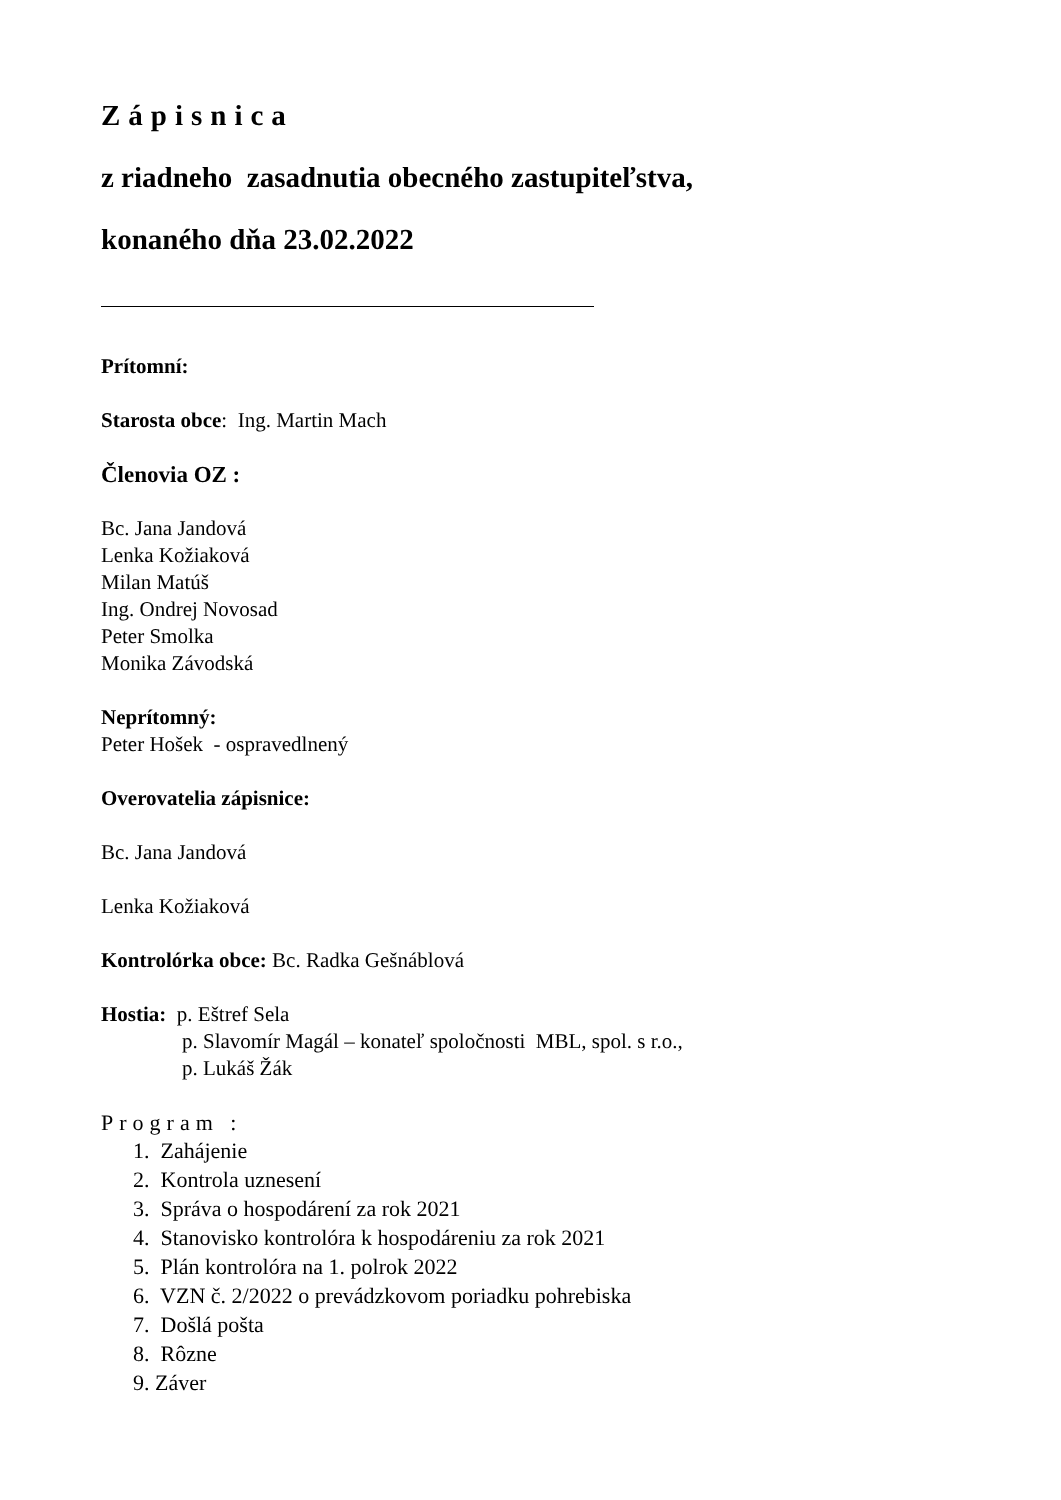Zápisnica
z riadneho zasadnutia obecného zastupiteľstva,
konaného dňa 23.02.2022
Prítomní:
Starosta obce: Ing. Martin Mach
Členovia OZ :
Bc. Jana Jandová
Lenka Kožiaková
Milan Matúš
Ing. Ondrej Novosad
Peter Smolka
Monika Závodská
Neprítomný:
Peter Hošek - ospravedlnený
Overovatelia zápisnice:
Bc. Jana Jandová
Lenka Kožiaková
Kontrolórka obce: Bc. Radka Gešnáblová
Hostia: p. Eštref Sela
p. Slavomír Magál – konateľ spoločnosti MBL, spol. s r.o.,
p. Lukáš Žák
Program :
1. Zahájenie
2. Kontrola uznesení
3. Správa o hospodárení za rok 2021
4. Stanovisko kontrolóra k hospodáreniu za rok 2021
5. Plán kontrolóra na 1. polrok 2022
6. VZN č. 2/2022 o prevádzkovom poriadku pohrebiska
7. Došlá pošta
8. Rôzne
9. Záver